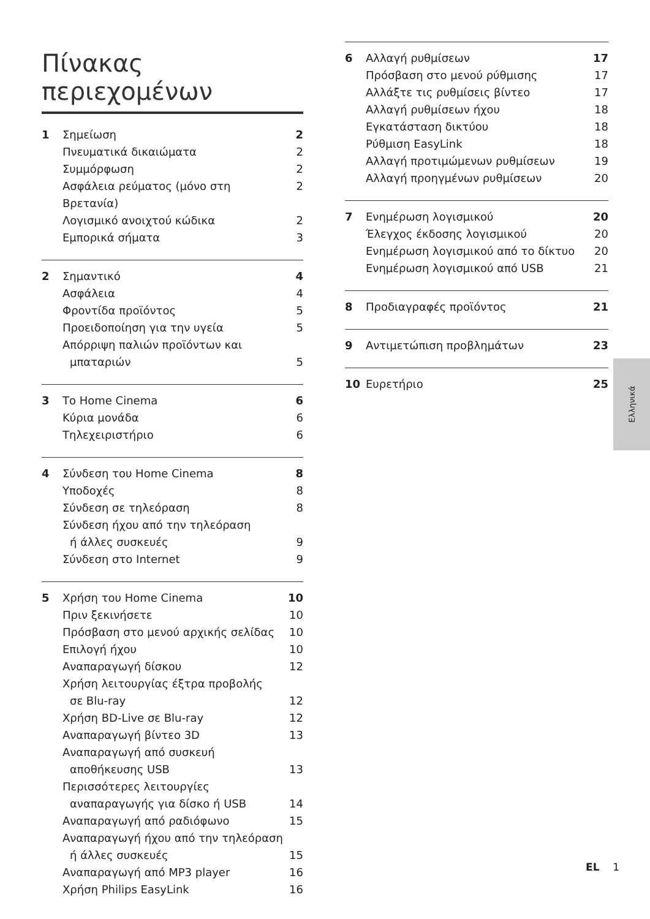Πίνακας περιεχομένων
1 Σημείωση 2
Πνευματικά δικαιώματα 2
Συμμόρφωση 2
Ασφάλεια ρεύματος (μόνο στη Βρετανία) 2
Λογισμικό ανοιχτού κώδικα 2
Εμπορικά σήματα 3
2 Σημαντικό 4
Ασφάλεια 4
Φροντίδα προϊόντος 5
Προειδοποίηση για την υγεία 5
Απόρριψη παλιών προϊόντων και
μπαταριών 5
3 Το Home Cinema 6
Κύρια μονάδα 6
Τηλεχειριστήριο 6
4 Σύνδεση του Home Cinema 8
Υποδοχές 8
Σύνδεση σε τηλεόραση 8
Σύνδεση ήχου από την τηλεόραση
ή άλλες συσκευές 9
Σύνδεση στο Internet 9
5 Χρήση του Home Cinema 10
Πριν ξεκινήσετε 10
Πρόσβαση στο μενού αρχικής σελίδας 10
Επιλογή ήχου 10
Αναπαραγωγή δίσκου 12
Χρήση λειτουργίας έξτρα προβολής
σε Blu-ray 12
Χρήση BD-Live σε Blu-ray 12
Αναπαραγωγή βίντεο 3D 13
Αναπαραγωγή από συσκευή
αποθήκευσης USB 13
Περισσότερες λειτουργίες
αναπαραγωγής για δίσκο ή USB 14
Αναπαραγωγή από ραδιόφωνο 15
Αναπαραγωγή ήχου από την τηλεόραση
ή άλλες συσκευές 15
Αναπαραγωγή από MP3 player 16
Χρήση Philips EasyLink 16
6 Αλλαγή ρυθμίσεων 17
Πρόσβαση στο μενού ρύθμισης 17
Αλλάξτε τις ρυθμίσεις βίντεο 17
Αλλαγή ρυθμίσεων ήχου 18
Εγκατάσταση δικτύου 18
Ρύθμιση EasyLink 18
Αλλαγή προτιμώμενων ρυθμίσεων 19
Αλλαγή προηγμένων ρυθμίσεων 20
7 Ενημέρωση λογισμικού 20
Έλεγχος έκδοσης λογισμικού 20
Ενημέρωση λογισμικού από το δίκτυο 20
Ενημέρωση λογισμικού από USB 21
8 Προδιαγραφές προϊόντος 21
9 Αντιμετώπιση προβλημάτων 23
10 Ευρετήριο 25
Ελληνικά
EL 1